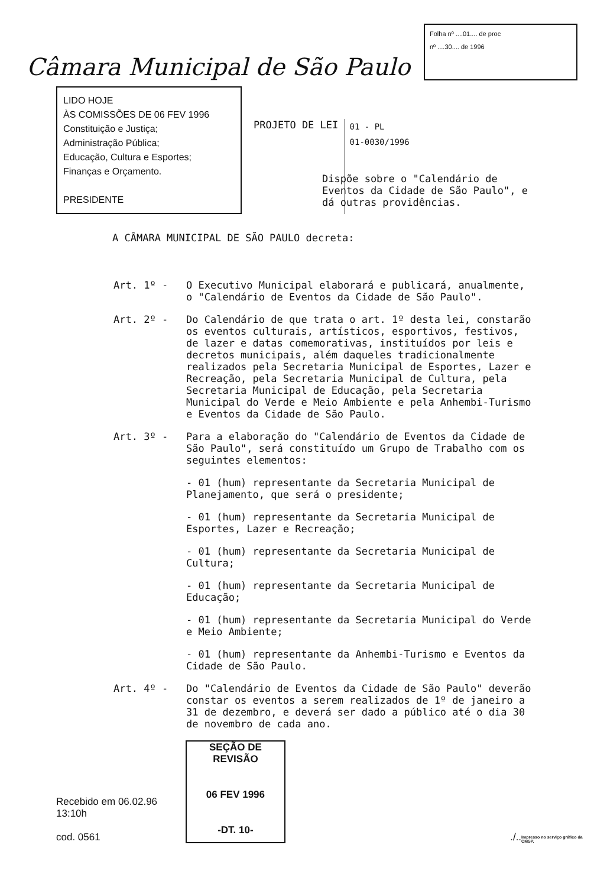Câmara Municipal de São Paulo
Folha nº ....01.... de proc
nº ....30.... de 1996
LIDO HOJE
ÀS COMISSÕES DE 06 FEV 1996
Constituição e Justiça;
Administração Pública;
Educação, Cultura e Esportes;
Finanças e Orçamento.
PRESIDENTE
PROJETO DE LEI
01 - PL
01-0030/1996
Dispõe sobre o "Calendário de Eventos da Cidade de São Paulo", e dá outras providências.
A CÂMARA MUNICIPAL DE SÃO PAULO decreta:
Art. 1º - O Executivo Municipal elaborará e publicará, anualmente, o "Calendário de Eventos da Cidade de São Paulo".
Art. 2º - Do Calendário de que trata o art. 1º desta lei, constarão os eventos culturais, artísticos, esportivos, festivos, de lazer e datas comemorativas, instituídos por leis e decretos municipais, além daqueles tradicionalmente realizados pela Secretaria Municipal de Esportes, Lazer e Recreação, pela Secretaria Municipal de Cultura, pela Secretaria Municipal de Educação, pela Secretaria Municipal do Verde e Meio Ambiente e pela Anhembi-Turismo e Eventos da Cidade de São Paulo.
Art. 3º - Para a elaboração do "Calendário de Eventos da Cidade de São Paulo", será constituído um Grupo de Trabalho com os seguintes elementos:
- 01 (hum) representante da Secretaria Municipal de Planejamento, que será o presidente;
- 01 (hum) representante da Secretaria Municipal de Esportes, Lazer e Recreação;
- 01 (hum) representante da Secretaria Municipal de Cultura;
- 01 (hum) representante da Secretaria Municipal de Educação;
- 01 (hum) representante da Secretaria Municipal do Verde e Meio Ambiente;
- 01 (hum) representante da Anhembi-Turismo e Eventos da Cidade de São Paulo.
Art. 4º - Do "Calendário de Eventos da Cidade de São Paulo" deverão constar os eventos a serem realizados de 1º de janeiro a 31 de dezembro, e deverá ser dado a público até o dia 30 de novembro de cada ano.
Recebido em 06.02.96 13:10h
cod. 0561
SEÇÃO DE REVISÃO
06 FEV 1996
-DT. 10-
./.. Impresso no serviço gráfico da CMSP.